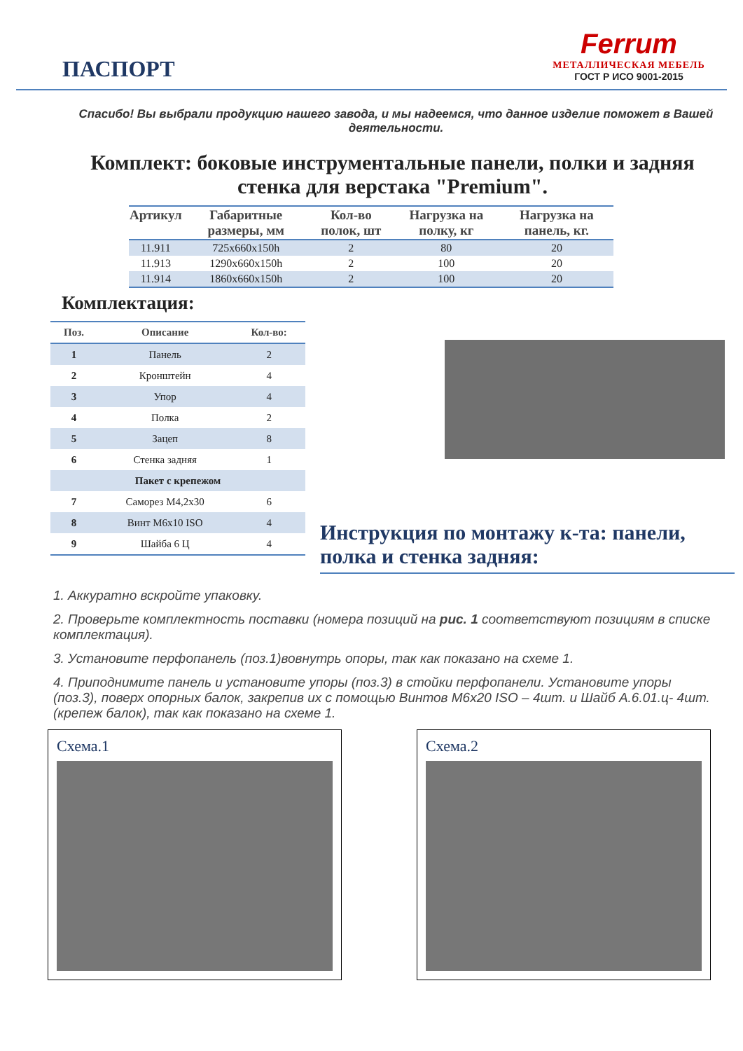ПАСПОРТ
Ferrum
МЕТАЛЛИЧЕСКАЯ МЕБЕЛЬ
ГОСТ Р ИСО 9001-2015
Спасибо! Вы выбрали продукцию нашего завода, и мы надеемся, что данное изделие поможет в Вашей деятельности.
Комплект: боковые инструментальные панели, полки и задняя стенка для верстака "Premium".
| Артикул | Габаритные размеры, мм | Кол-во полок, шт | Нагрузка на полку, кг | Нагрузка на панель, кг. |
| --- | --- | --- | --- | --- |
| 11.911 | 725x660x150h | 2 | 80 | 20 |
| 11.913 | 1290x660x150h | 2 | 100 | 20 |
| 11.914 | 1860x660x150h | 2 | 100 | 20 |
Комплектация:
| Поз. | Описание | Кол-во: |
| --- | --- | --- |
| 1 | Панель | 2 |
| 2 | Кронштейн | 4 |
| 3 | Упор | 4 |
| 4 | Полка | 2 |
| 5 | Зацеп | 8 |
| 6 | Стенка задняя | 1 |
| Пакет с крепежом | | |
| 7 | Саморез М4,2х30 | 6 |
| 8 | Винт М6х10 ISO | 4 |
| 9 | Шайба 6 Ц | 4 |
Инструкция по монтажу к-та: панели, полка и стенка задняя:
1. Аккуратно вскройте упаковку.
2. Проверьте комплектность поставки (номера позиций на рис. 1 соответствуют позициям в списке комплектация).
3. Установите перфопанель (поз.1)вовнутрь опоры, так как показано на схеме 1.
4. Приподнимите панель и установите упоры (поз.3) в стойки перфопанели. Установите упоры (поз.3), поверх опорных балок, закрепив их с помощью Винтов М6х20 ISO – 4шт. и Шайб А.6.01.ц- 4шт. (крепеж балок), так как показано на схеме 1.
Схема.1 Схема.2